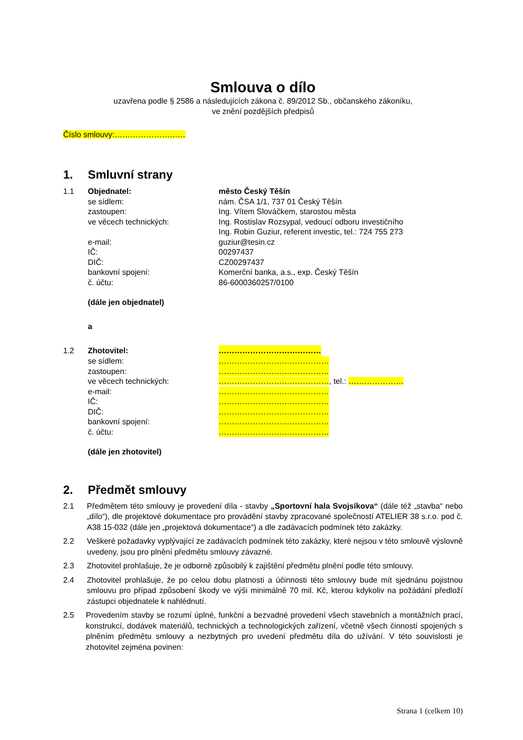Smlouva o dílo
uzavřena podle § 2586 a následujících zákona č. 89/2012 Sb., občanského zákoníku,
ve znění pozdějších předpisů
Číslo smlouvy:………………………
1. Smluvní strany
1.1 Objednatel: město Český Těšín
se sídlem: nám. ČSA 1/1, 737 01 Český Těšín
zastoupen: Ing. Vítem Slováčkem, starostou města
ve věcech technických: Ing. Rostislav Rozsypal, vedoucí odboru investičního
Ing. Robin Guziur, referent investic, tel.: 724 755 273
e-mail: guziur@tesin.cz
IČ: 00297437
DIČ: CZ00297437
bankovní spojení: Komerční banka, a.s., exp. Český Těšín
č. účtu: 86-6000360257/0100
(dále jen objednatel)
a
1.2 Zhotovitel: …………………………………
se sídlem: ……………………………………
zastoupen: ……………………………………
ve věcech technických: ……………………………………, tel.: …………………
e-mail: ……………………………………
IČ: ……………………………………
DIČ: ……………………………………
bankovní spojení: ……………………………………
č. účtu: ……………………………………
(dále jen zhotovitel)
2. Předmět smlouvy
2.1 Předmětem této smlouvy je provedení díla - stavby „Sportovní hala Svojsíkova“ (dále též „stavba“ nebo „dílo“), dle projektové dokumentace pro provádění stavby zpracované společností ATELIER 38 s.r.o. pod č. A38 15-032 (dále jen „projektová dokumentace“) a dle zadávacích podmínek této zakázky.
2.2 Veškeré požadavky vyplývající ze zadávacích podmínek této zakázky, které nejsou v této smlouvě výslovně uvedeny, jsou pro plnění předmětu smlouvy závazné.
2.3 Zhotovitel prohlašuje, že je odborně způsobilý k zajištění předmětu plnění podle této smlouvy.
2.4 Zhotovitel prohlašuje, že po celou dobu platnosti a účinnosti této smlouvy bude mít sjednánu pojistnou smlouvu pro případ způsobení škody ve výši minimálně 70 mil. Kč, kterou kdykoliv na požádání předloží zástupci objednatele k nahlédnutí.
2.5 Provedením stavby se rozumí úplné, funkční a bezvadné provedení všech stavebních a montážních prací, konstrukcí, dodávek materiálů, technických a technologických zařízení, včetně všech činností spojených s plněním předmětu smlouvy a nezbytných pro uvedení předmětu díla do užívání. V této souvislosti je zhotovitel zejména povinen:
Strana 1 (celkem 10)